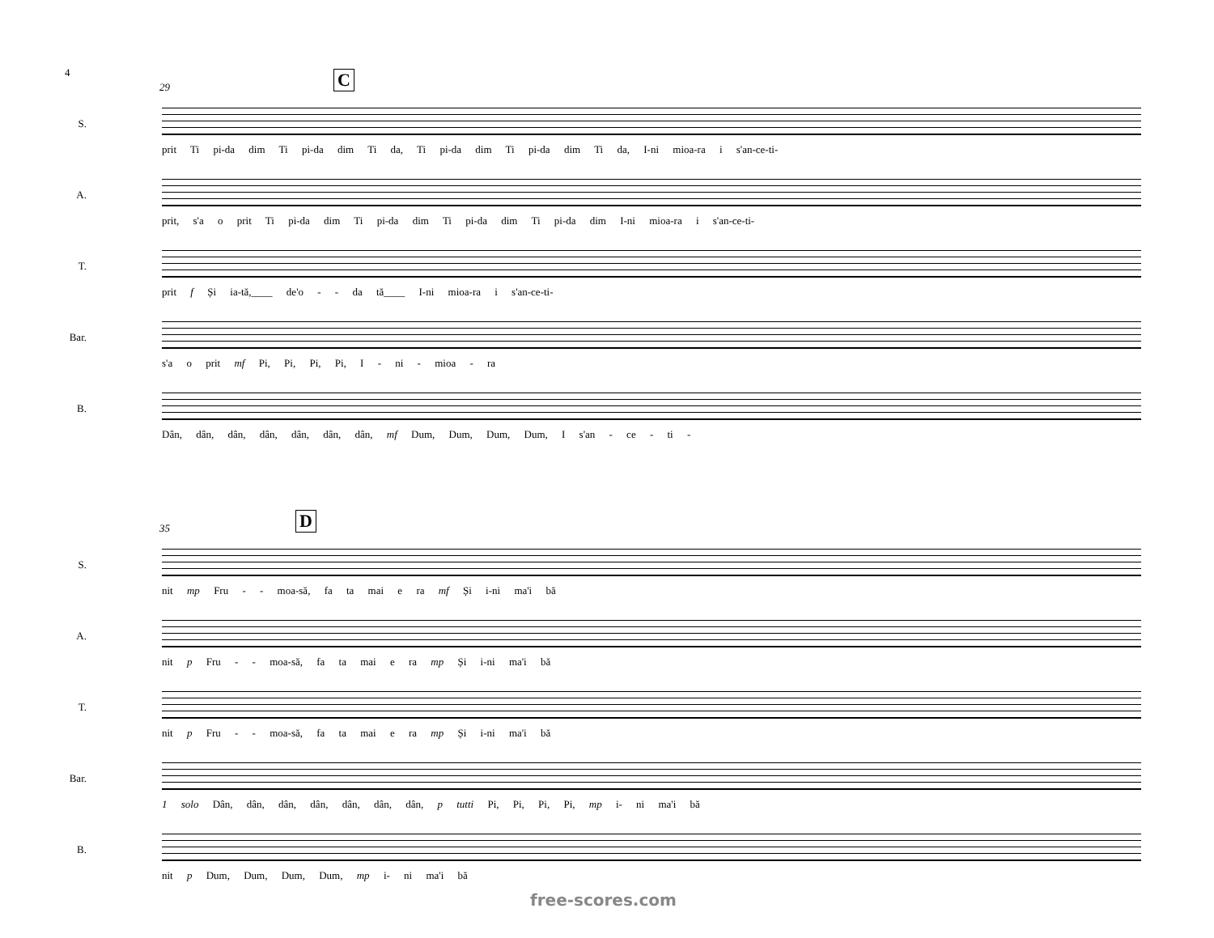4
29 C
S.
prit Ti pi-da dim Ti pi-da dim Ti da, Ti pi-da dim Ti pi-da dim Ti da, I-ni mioa-ra i s'an-ce-ti-
A.
prit, s'a o prit Ti pi-da dim Ti pi-da dim Ti pi-da dim Ti pi-da dim I-ni mioa-ra i s'an-ce-ti-
T.
prit f Și ia-tă,____ de'o - - da tă____ I-ni mioa-ra i s'an-ce-ti-
Bar.
s'a o prit mf Pi, Pi, Pi, Pi, I - ni - mioa - ra
B.
Dân, dân, dân, dân, dân, dân, dân, mf Dum, Dum, Dum, Dum, I s'an - ce - ti -
35 D
S.
nit mp Fru - - moa-să, fa ta mai e ra mf Și i-ni ma'i bă
A.
nit p Fru - - moa-să, fa ta mai e ra mp Și i-ni ma'i bă
T.
nit p Fru - - moa-să, fa ta mai e ra mp Și i-ni ma'i bă
Bar.
1 solo Dân, dân, dân, dân, dân, dân, dân, p tutti Pi, Pi, Pi, Pi, mp i- ni ma'i bă
B.
nit p Dum, Dum, Dum, Dum, mp i- ni ma'i bă
free-scores.com